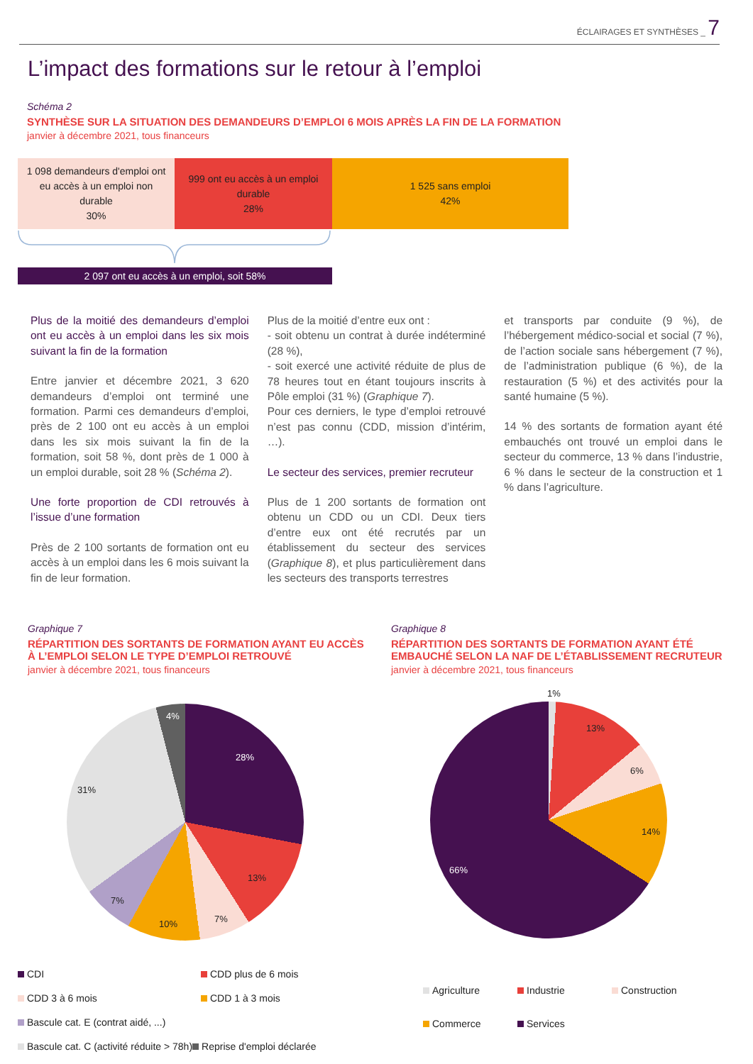ÉCLAIRAGES ET SYNTHÈSES _ 7
L’impact des formations sur le retour à l’emploi
Schéma 2
SYNTHÈSE SUR LA SITUATION DES DEMANDEURS D’EMPLOI 6 MOIS APRÈS LA FIN DE LA FORMATION
janvier à décembre 2021, tous financeurs
1 098 demandeurs d'emploi ont
eu accès à un emploi non
durable
30%
999 ont eu accès à un emploi
durable
28%
1 525 sans emploi
42%
2 097 ont eu accès à un emploi, soit 58%
Plus de la moitié des demandeurs d’emploi ont eu accès à un emploi dans les six mois suivant la fin de la formation
Entre janvier et décembre 2021, 3 620 demandeurs d’emploi ont terminé une formation. Parmi ces demandeurs d’emploi, près de 2 100 ont eu accès à un emploi dans les six mois suivant la fin de la formation, soit 58 %, dont près de 1 000 à un emploi durable, soit 28 % (Schéma 2).
Une forte proportion de CDI retrouvés à l’issue d’une formation
Près de 2 100 sortants de formation ont eu accès à un emploi dans les 6 mois suivant la fin de leur formation.
Plus de la moitié d’entre eux ont :
- soit obtenu un contrat à durée indéterminé (28 %),
- soit exercé une activité réduite de plus de 78 heures tout en étant toujours inscrits à Pôle emploi (31 %) (Graphique 7).
Pour ces derniers, le type d’emploi retrouvé n’est pas connu (CDD, mission d’intérim, …).
Le secteur des services, premier recruteur
Plus de 1 200 sortants de formation ont obtenu un CDD ou un CDI. Deux tiers d’entre eux ont été recrutés par un établissement du secteur des services (Graphique 8), et plus particulièrement dans les secteurs des transports terrestres
et transports par conduite (9 %), de l’hébergement médico-social et social (7 %), de l’action sociale sans hébergement (7 %), de l’administration publique (6 %), de la restauration (5 %) et des activités pour la santé humaine (5 %).
14 % des sortants de formation ayant été embauchés ont trouvé un emploi dans le secteur du commerce, 13 % dans l’industrie, 6 % dans le secteur de la construction et 1 % dans l’agriculture.
Graphique 7
RÉPARTITION DES SORTANTS DE FORMATION AYANT EU ACCÈS À L’EMPLOI SELON LE TYPE D’EMPLOI RETROUVÉ
janvier à décembre 2021, tous financeurs
4%
28%
31%
13%
7%
7%
10%
CDI CDD plus de 6 mois CDD 3 à 6 mois CDD 1 à 3 mois Bascule cat. E (contrat aidé, ...) Bascule cat. C (activité réduite > 78h) Reprise d'emploi déclarée
Graphique 8
RÉPARTITION DES SORTANTS DE FORMATION AYANT ÉTÉ EMBAUCHÉ SELON LA NAF DE L’ÉTABLISSEMENT RECRUTEUR
janvier à décembre 2021, tous financeurs
1%
13%
6%
14%
66%
Agriculture Industrie Construction Commerce Services